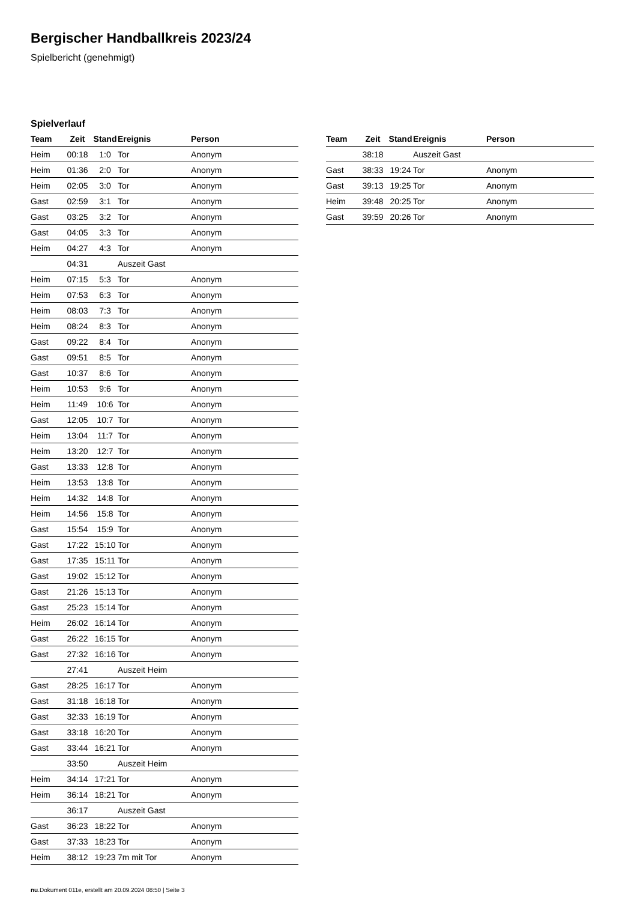Bergischer Handballkreis 2023/24
Spielbericht (genehmigt)
Spielverlauf
| Team | Zeit | Stand | Ereignis | Person |
| --- | --- | --- | --- | --- |
| Heim | 00:18 | 1:0 | Tor | Anonym |
| Heim | 01:36 | 2:0 | Tor | Anonym |
| Heim | 02:05 | 3:0 | Tor | Anonym |
| Gast | 02:59 | 3:1 | Tor | Anonym |
| Gast | 03:25 | 3:2 | Tor | Anonym |
| Gast | 04:05 | 3:3 | Tor | Anonym |
| Heim | 04:27 | 4:3 | Tor | Anonym |
| | 04:31 | | Auszeit Gast | |
| Heim | 07:15 | 5:3 | Tor | Anonym |
| Heim | 07:53 | 6:3 | Tor | Anonym |
| Heim | 08:03 | 7:3 | Tor | Anonym |
| Heim | 08:24 | 8:3 | Tor | Anonym |
| Gast | 09:22 | 8:4 | Tor | Anonym |
| Gast | 09:51 | 8:5 | Tor | Anonym |
| Gast | 10:37 | 8:6 | Tor | Anonym |
| Heim | 10:53 | 9:6 | Tor | Anonym |
| Heim | 11:49 | 10:6 | Tor | Anonym |
| Gast | 12:05 | 10:7 | Tor | Anonym |
| Heim | 13:04 | 11:7 | Tor | Anonym |
| Heim | 13:20 | 12:7 | Tor | Anonym |
| Gast | 13:33 | 12:8 | Tor | Anonym |
| Heim | 13:53 | 13:8 | Tor | Anonym |
| Heim | 14:32 | 14:8 | Tor | Anonym |
| Heim | 14:56 | 15:8 | Tor | Anonym |
| Gast | 15:54 | 15:9 | Tor | Anonym |
| Gast | 17:22 | 15:10 | Tor | Anonym |
| Gast | 17:35 | 15:11 | Tor | Anonym |
| Gast | 19:02 | 15:12 | Tor | Anonym |
| Gast | 21:26 | 15:13 | Tor | Anonym |
| Gast | 25:23 | 15:14 | Tor | Anonym |
| Heim | 26:02 | 16:14 | Tor | Anonym |
| Gast | 26:22 | 16:15 | Tor | Anonym |
| Gast | 27:32 | 16:16 | Tor | Anonym |
| | 27:41 | | Auszeit Heim | |
| Gast | 28:25 | 16:17 | Tor | Anonym |
| Gast | 31:18 | 16:18 | Tor | Anonym |
| Gast | 32:33 | 16:19 | Tor | Anonym |
| Gast | 33:18 | 16:20 | Tor | Anonym |
| Gast | 33:44 | 16:21 | Tor | Anonym |
| | 33:50 | | Auszeit Heim | |
| Heim | 34:14 | 17:21 | Tor | Anonym |
| Heim | 36:14 | 18:21 | Tor | Anonym |
| | 36:17 | | Auszeit Gast | |
| Gast | 36:23 | 18:22 | Tor | Anonym |
| Gast | 37:33 | 18:23 | Tor | Anonym |
| Heim | 38:12 | 19:23 | 7m mit Tor | Anonym |
| Team | Zeit | Stand | Ereignis | Person |
| --- | --- | --- | --- | --- |
| | 38:18 | | Auszeit Gast | |
| Gast | 38:33 | 19:24 | Tor | Anonym |
| Gast | 39:13 | 19:25 | Tor | Anonym |
| Heim | 39:48 | 20:25 | Tor | Anonym |
| Gast | 39:59 | 20:26 | Tor | Anonym |
nu.Dokument 011e, erstellt am 20.09.2024 08:50 | Seite 3